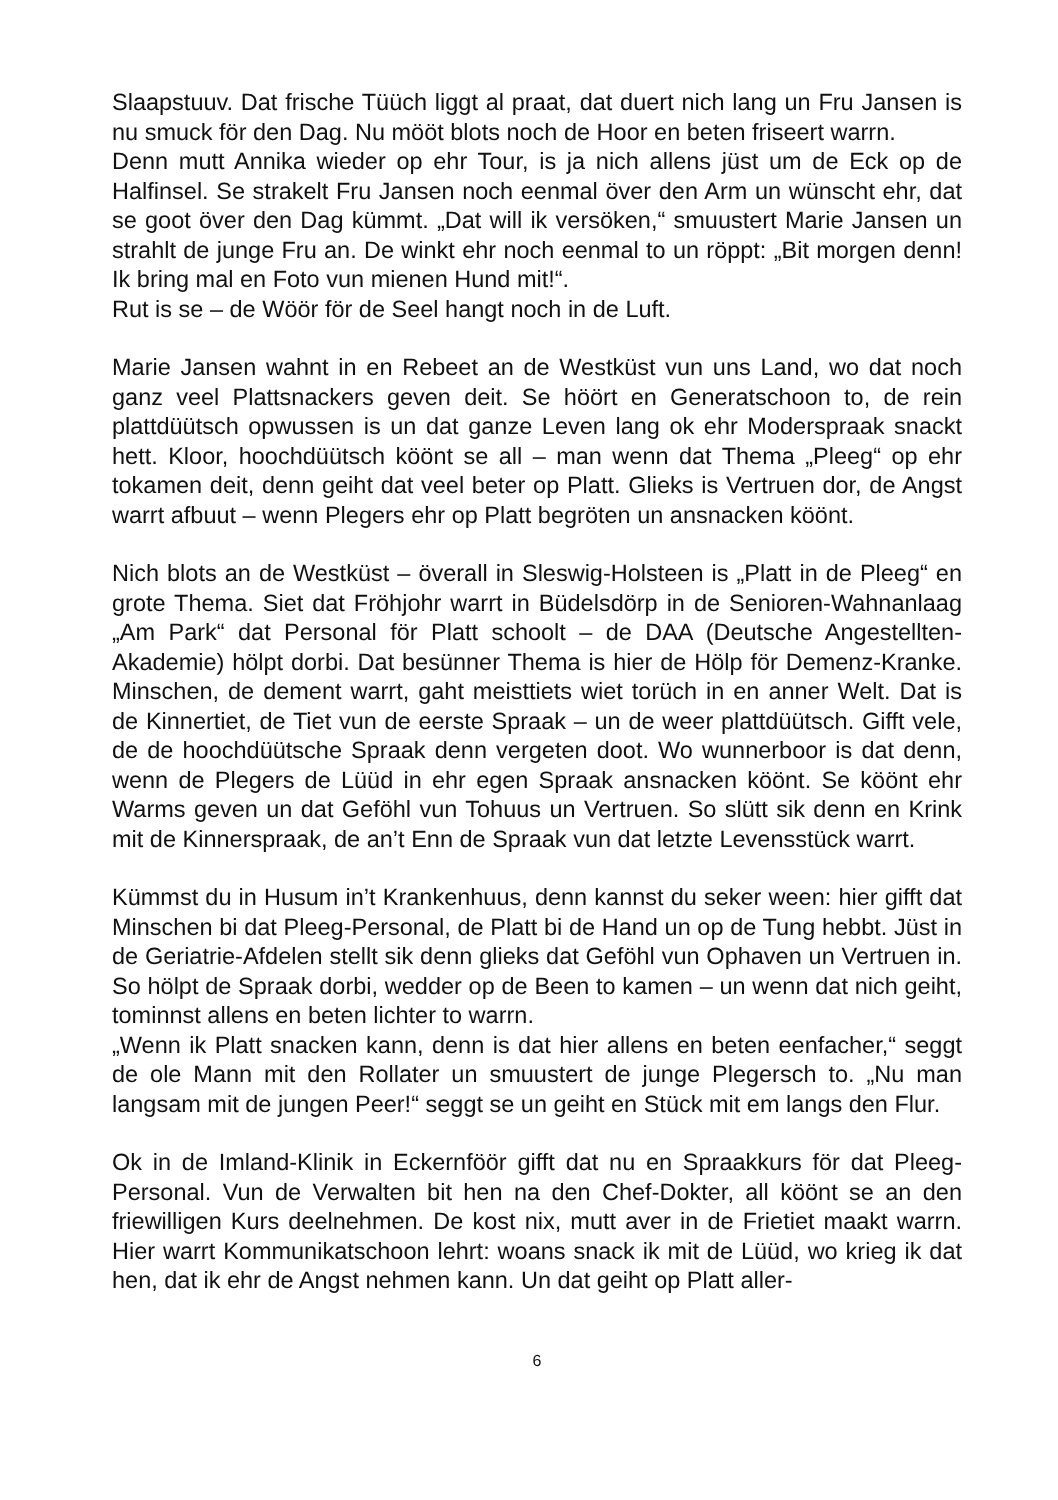Slaapstuuv. Dat frische Tüüch liggt al praat, dat duert nich lang un Fru Jansen is nu smuck för den Dag. Nu mööt blots noch de Hoor en beten friseert warrn.
Denn mutt Annika wieder op ehr Tour, is ja nich allens jüst um de Eck op de Halfinsel. Se strakelt Fru Jansen noch eenmal över den Arm un wünscht ehr, dat se goot över den Dag kümmt. „Dat will ik versöken,“ smuustert Marie Jansen un strahlt de junge Fru an. De winkt ehr noch eenmal to un röppt: „Bit morgen denn! Ik bring mal en Foto vun mienen Hund mit!“.
Rut is se – de Wöör för de Seel hangt noch in de Luft.
Marie Jansen wahnt in en Rebeet an de Westküst vun uns Land, wo dat noch ganz veel Plattsnackers geven deit. Se höört en Generatschoon to, de rein plattdüütsch opwussen is un dat ganze Leven lang ok ehr Moderspraak snackt hett. Kloor, hoochdüütsch köönt se all – man wenn dat Thema „Pleeg“ op ehr tokamen deit, denn geiht dat veel beter op Platt. Glieks is Vertruen dor, de Angst warrt afbuut – wenn Plegers ehr op Platt begröten un ansnacken köönt.
Nich blots an de Westküst – överall in Sleswig-Holsteen is „Platt in de Pleeg“ en grote Thema. Siet dat Fröhjohr warrt in Büdelsdörp in de Senioren-Wahnanlaag „Am Park“ dat Personal för Platt schoolt – de DAA (Deutsche Angestellten-Akademie) hölpt dorbi. Dat besünner Thema is hier de Hölp för Demenz-Kranke. Minschen, de dement warrt, gaht meisttiets wiet torüch in en anner Welt. Dat is de Kinnertiet, de Tiet vun de eerste Spraak – un de weer plattdüütsch. Gifft vele, de de hoochdüütsche Spraak denn vergeten doot. Wo wunnerboor is dat denn, wenn de Plegers de Lüüd in ehr egen Spraak ansnacken köönt. Se köönt ehr Warms geven un dat Geföhl vun Tohuus un Vertruen. So slütt sik denn en Krink mit de Kinnerspraak, de an’t Enn de Spraak vun dat letzte Levensstück warrt.
Kümmst du in Husum in’t Krankenhuus, denn kannst du seker ween: hier gifft dat Minschen bi dat Pleeg-Personal, de Platt bi de Hand un op de Tung hebbt. Jüst in de Geriatrie-Afdelen stellt sik denn glieks dat Geföhl vun Ophaven un Vertruen in. So hölpt de Spraak dorbi, wedder op de Been to kamen – un wenn dat nich geiht, tominnst allens en beten lichter to warrn.
„Wenn ik Platt snacken kann, denn is dat hier allens en beten eenfacher,“ seggt de ole Mann mit den Rollater un smuustert de junge Plegersch to. „Nu man langsam mit de jungen Peer!“ seggt se un geiht en Stück mit em langs den Flur.
Ok in de Imland-Klinik in Eckernföör gifft dat nu en Spraakkurs för dat Pleeg-Personal. Vun de Verwalten bit hen na den Chef-Dokter, all köönt se an den friewilligen Kurs deelnehmen. De kost nix, mutt aver in de Frietiet maakt warrn. Hier warrt Kommunikatschoon lehrt: woans snack ik mit de Lüüd, wo krieg ik dat hen, dat ik ehr de Angst nehmen kann. Un dat geiht op Platt aller-
6